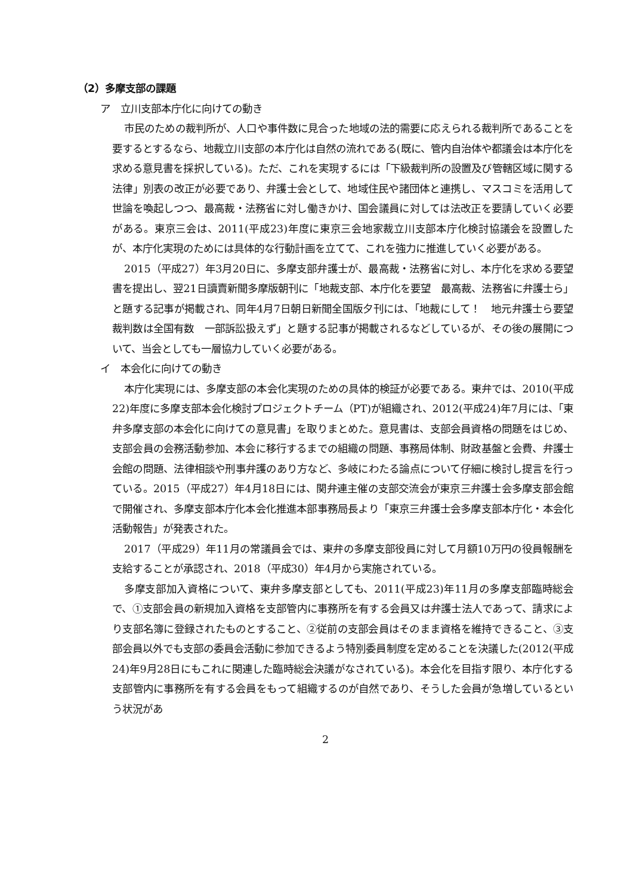（2）多摩支部の課題
ア　立川支部本庁化に向けての動き
市民のための裁判所が、人口や事件数に見合った地域の法的需要に応えられる裁判所であることを要するとするなら、地裁立川支部の本庁化は自然の流れである(既に、管内自治体や都議会は本庁化を求める意見書を採択している)。ただ、これを実現するには「下級裁判所の設置及び管轄区域に関する法律」別表の改正が必要であり、弁護士会として、地域住民や諸団体と連携し、マスコミを活用して世論を喚起しつつ、最高裁・法務省に対し働きかけ、国会議員に対しては法改正を要請していく必要がある。東京三会は、2011(平成23)年度に東京三会地家裁立川支部本庁化検討協議会を設置したが、本庁化実現のためには具体的な行動計画を立てて、これを強力に推進していく必要がある。
2015（平成27）年3月20日に、多摩支部弁護士が、最高裁・法務省に対し、本庁化を求める要望書を提出し、翌21日讀賣新聞多摩版朝刊に「地裁支部、本庁化を要望　最高裁、法務省に弁護士ら」と題する記事が掲載され、同年4月7日朝日新聞全国版夕刊には、「地裁にして！　地元弁護士ら要望　裁判数は全国有数　一部訴訟扱えず」と題する記事が掲載されるなどしているが、その後の展開について、当会としても一層協力していく必要がある。
イ　本会化に向けての動き
本庁化実現には、多摩支部の本会化実現のための具体的検証が必要である。東弁では、2010(平成22)年度に多摩支部本会化検討プロジェクトチーム（PT)が組織され、2012(平成24)年7月には、「東弁多摩支部の本会化に向けての意見書」を取りまとめた。意見書は、支部会員資格の問題をはじめ、支部会員の会務活動参加、本会に移行するまでの組織の問題、事務局体制、財政基盤と会費、弁護士会館の問題、法律相談や刑事弁護のあり方など、多岐にわたる論点について仔細に検討し提言を行っている。2015（平成27）年4月18日には、関弁連主催の支部交流会が東京三弁護士会多摩支部会館で開催され、多摩支部本庁化本会化推進本部事務局長より「東京三弁護士会多摩支部本庁化・本会化活動報告」が発表された。
2017（平成29）年11月の常議員会では、東弁の多摩支部役員に対して月額10万円の役員報酬を支給することが承認され、2018（平成30）年4月から実施されている。
多摩支部加入資格について、東弁多摩支部としても、2011(平成23)年11月の多摩支部臨時総会で、①支部会員の新規加入資格を支部管内に事務所を有する会員又は弁護士法人であって、請求により支部名簿に登録されたものとすること、②従前の支部会員はそのまま資格を維持できること、③支部会員以外でも支部の委員会活動に参加できるよう特別委員制度を定めることを決議した(2012(平成24)年9月28日にもこれに関連した臨時総会決議がなされている)。本会化を目指す限り、本庁化する支部管内に事務所を有する会員をもって組織するのが自然であり、そうした会員が急増しているという状況があ
2